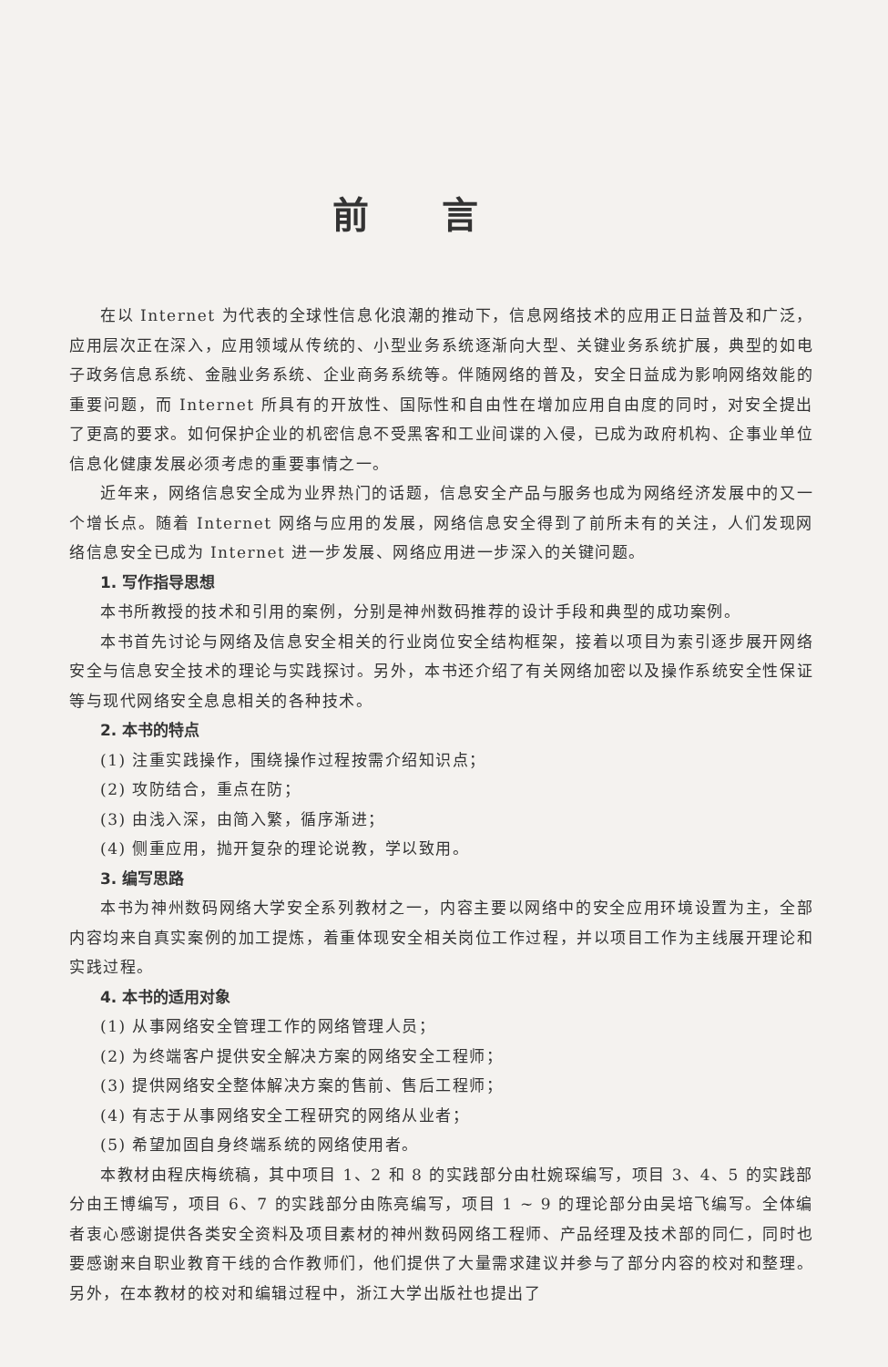前言
在以 Internet 为代表的全球性信息化浪潮的推动下，信息网络技术的应用正日益普及和广泛，应用层次正在深入，应用领域从传统的、小型业务系统逐渐向大型、关键业务系统扩展，典型的如电子政务信息系统、金融业务系统、企业商务系统等。伴随网络的普及，安全日益成为影响网络效能的重要问题，而 Internet 所具有的开放性、国际性和自由性在增加应用自由度的同时，对安全提出了更高的要求。如何保护企业的机密信息不受黑客和工业间谍的入侵，已成为政府机构、企事业单位信息化健康发展必须考虑的重要事情之一。
近年来，网络信息安全成为业界热门的话题，信息安全产品与服务也成为网络经济发展中的又一个增长点。随着 Internet 网络与应用的发展，网络信息安全得到了前所未有的关注，人们发现网络信息安全已成为 Internet 进一步发展、网络应用进一步深入的关键问题。
1. 写作指导思想
本书所教授的技术和引用的案例，分别是神州数码推荐的设计手段和典型的成功案例。
本书首先讨论与网络及信息安全相关的行业岗位安全结构框架，接着以项目为索引逐步展开网络安全与信息安全技术的理论与实践探讨。另外，本书还介绍了有关网络加密以及操作系统安全性保证等与现代网络安全息息相关的各种技术。
2. 本书的特点
(1) 注重实践操作，围绕操作过程按需介绍知识点；
(2) 攻防结合，重点在防；
(3) 由浅入深，由简入繁，循序渐进；
(4) 侧重应用，抛开复杂的理论说教，学以致用。
3. 编写思路
本书为神州数码网络大学安全系列教材之一，内容主要以网络中的安全应用环境设置为主，全部内容均来自真实案例的加工提炼，着重体现安全相关岗位工作过程，并以项目工作为主线展开理论和实践过程。
4. 本书的适用对象
(1) 从事网络安全管理工作的网络管理人员；
(2) 为终端客户提供安全解决方案的网络安全工程师；
(3) 提供网络安全整体解决方案的售前、售后工程师；
(4) 有志于从事网络安全工程研究的网络从业者；
(5) 希望加固自身终端系统的网络使用者。
本教材由程庆梅统稿，其中项目 1、2 和 8 的实践部分由杜婉琛编写，项目 3、4、5 的实践部分由王博编写，项目 6、7 的实践部分由陈亮编写，项目 1 ~ 9 的理论部分由吴培飞编写。全体编者衷心感谢提供各类安全资料及项目素材的神州数码网络工程师、产品经理及技术部的同仁，同时也要感谢来自职业教育干线的合作教师们，他们提供了大量需求建议并参与了部分内容的校对和整理。另外，在本教材的校对和编辑过程中，浙江大学出版社也提出了